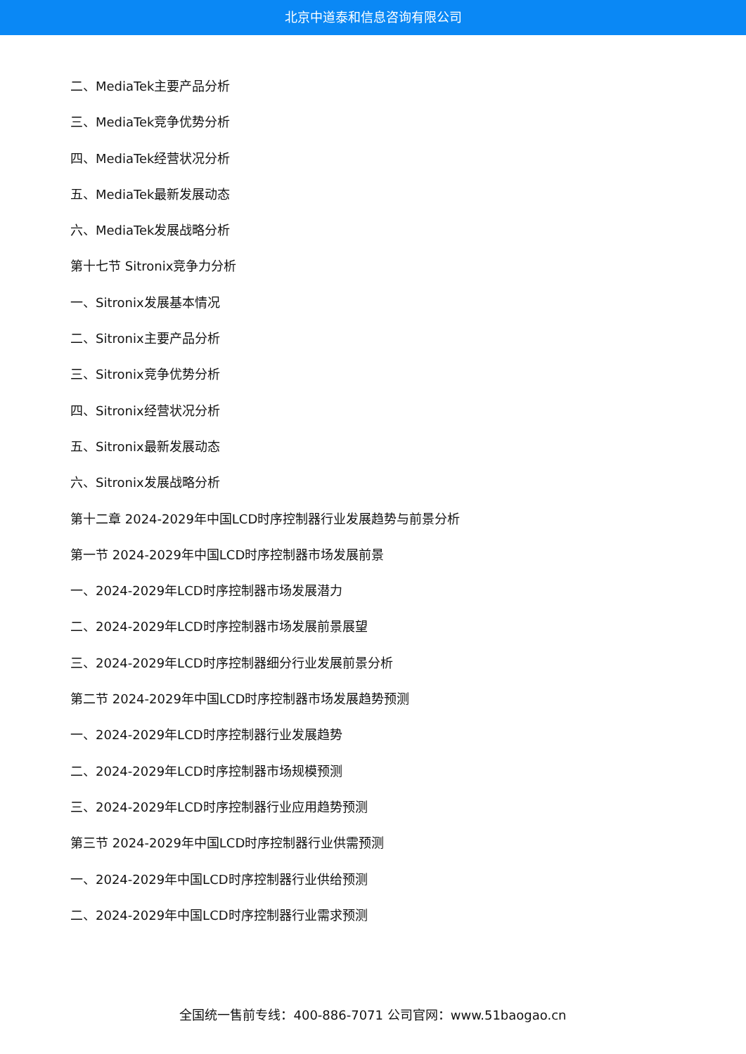北京中道泰和信息咨询有限公司
二、MediaTek主要产品分析
三、MediaTek竞争优势分析
四、MediaTek经营状况分析
五、MediaTek最新发展动态
六、MediaTek发展战略分析
第十七节 Sitronix竞争力分析
一、Sitronix发展基本情况
二、Sitronix主要产品分析
三、Sitronix竞争优势分析
四、Sitronix经营状况分析
五、Sitronix最新发展动态
六、Sitronix发展战略分析
第十二章 2024-2029年中国LCD时序控制器行业发展趋势与前景分析
第一节 2024-2029年中国LCD时序控制器市场发展前景
一、2024-2029年LCD时序控制器市场发展潜力
二、2024-2029年LCD时序控制器市场发展前景展望
三、2024-2029年LCD时序控制器细分行业发展前景分析
第二节 2024-2029年中国LCD时序控制器市场发展趋势预测
一、2024-2029年LCD时序控制器行业发展趋势
二、2024-2029年LCD时序控制器市场规模预测
三、2024-2029年LCD时序控制器行业应用趋势预测
第三节 2024-2029年中国LCD时序控制器行业供需预测
一、2024-2029年中国LCD时序控制器行业供给预测
二、2024-2029年中国LCD时序控制器行业需求预测
全国统一售前专线：400-886-7071 公司官网：www.51baogao.cn